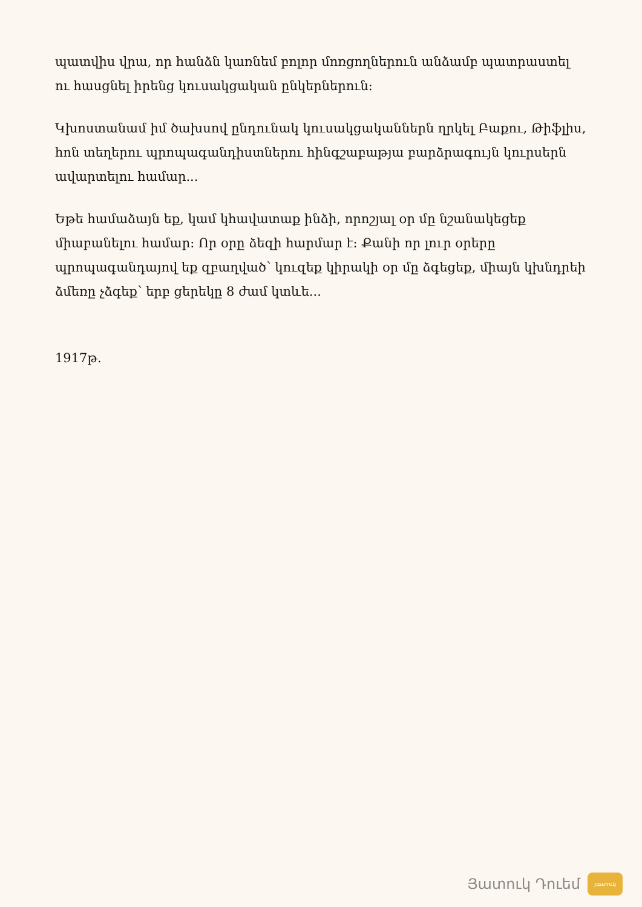պատվիս վրա, որ հանձն կառնեմ բոլոր մոռցողներուն անձամբ պատրաստել ու հասցնել իրենց կուսակցական ընկերներուն:
Կխոստանամ իմ ծախսով ընդունակ կուսակցականներն ղրկել Բաքու, Թիֆլիս, հոն տեղերու պրոպագանդիստներու հինգշաբաթյա բարձրագույն կուրսերն ավարտելու համար...
Եթե համաձայն եք, կամ կհավատաք ինձի, որոշյալ օր մը նշանակեցեք միաբանելու համար: Որ օրը ձեզի հարմար է: Քանի որ լուր օրերը պրոպագանդայով եք զբաղված՝ կուզեք կիրակի օր մը ձգեցեք, միայն կխնդրեի ձմեռը չձգեք՝ երբ ցերեկը 8 ժամ կտևե...
1917թ.
Յատուկ Դուեմ
յատուկ